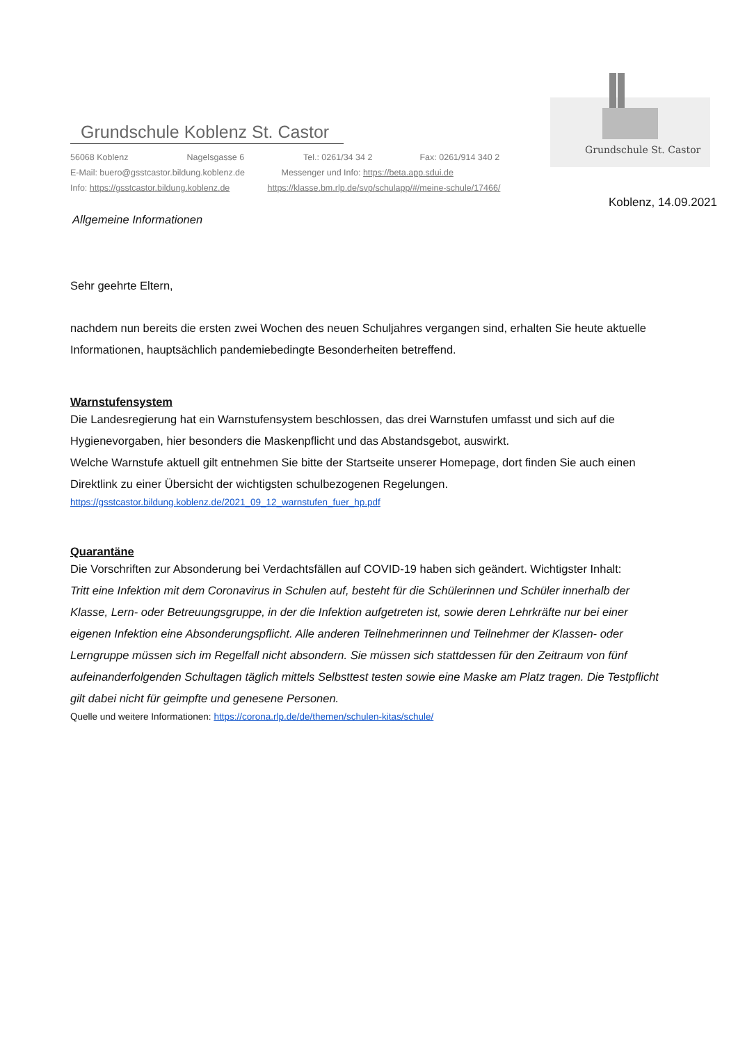Grundschule Koblenz St. Castor
56068 Koblenz Nagelsgasse 6 Tel.: 0261/34 34 2 Fax: 0261/914 340 2
E-Mail: buero@gsstcastor.bildung.koblenz.de Messenger und Info: https://beta.app.sdui.de
Info: https://gsstcastor.bildung.koblenz.de https://klasse.bm.rlp.de/svp/schulapp/#/meine-schule/17466/
Grundschule St. Castor
Koblenz, 14.09.2021
Allgemeine Informationen
Sehr geehrte Eltern,
nachdem nun bereits die ersten zwei Wochen des neuen Schuljahres vergangen sind, erhalten Sie heute aktuelle Informationen, hauptsächlich pandemiebedingte Besonderheiten betreffend.
Warnstufensystem
Die Landesregierung hat ein Warnstufensystem beschlossen, das drei Warnstufen umfasst und sich auf die Hygienevorgaben, hier besonders die Maskenpflicht und das Abstandsgebot, auswirkt.
Welche Warnstufe aktuell gilt entnehmen Sie bitte der Startseite unserer Homepage, dort finden Sie auch einen Direktlink zu einer Übersicht der wichtigsten schulbezogenen Regelungen.
https://gsstcastor.bildung.koblenz.de/2021_09_12_warnstufen_fuer_hp.pdf
Quarantäne
Die Vorschriften zur Absonderung bei Verdachtsfällen auf COVID-19 haben sich geändert. Wichtigster Inhalt:
Tritt eine Infektion mit dem Coronavirus in Schulen auf, besteht für die Schülerinnen und Schüler innerhalb der Klasse, Lern- oder Betreuungsgruppe, in der die Infektion aufgetreten ist, sowie deren Lehrkräfte nur bei einer eigenen Infektion eine Absonderungspflicht. Alle anderen Teilnehmerinnen und Teilnehmer der Klassen- oder Lerngruppe müssen sich im Regelfall nicht absondern. Sie müssen sich stattdessen für den Zeitraum von fünf aufeinanderfolgenden Schultagen täglich mittels Selbsttest testen sowie eine Maske am Platz tragen. Die Testpflicht gilt dabei nicht für geimpfte und genesene Personen.
Quelle und weitere Informationen: https://corona.rlp.de/de/themen/schulen-kitas/schule/